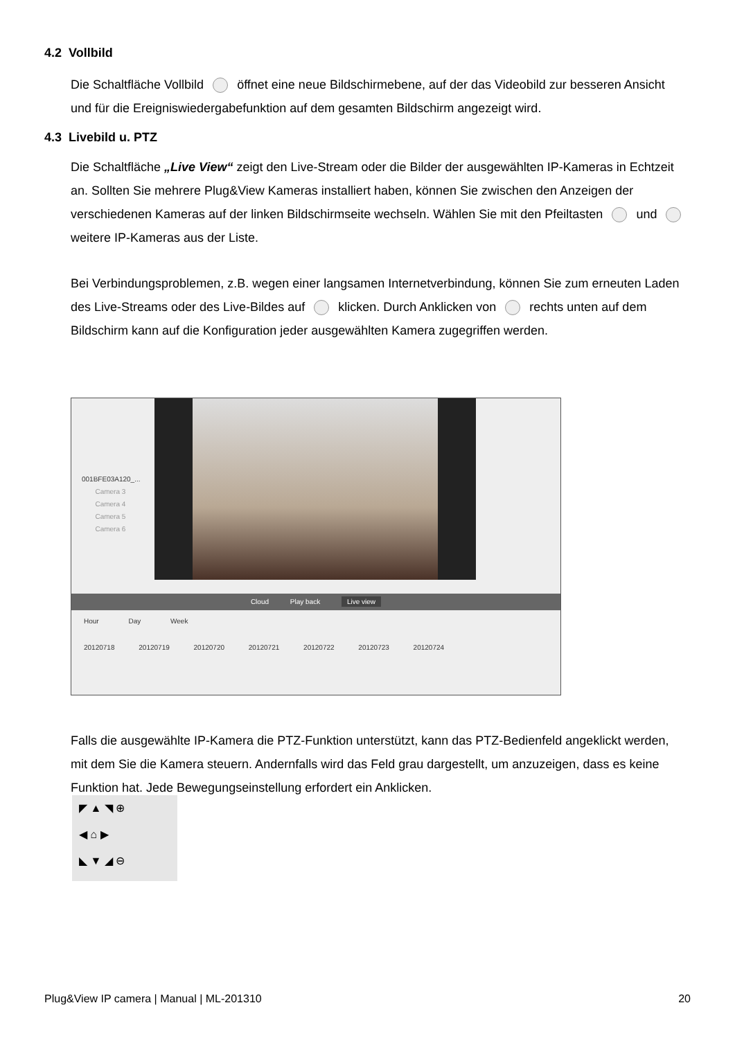4.2 Vollbild
Die Schaltfläche Vollbild öffnet eine neue Bildschirmebene, auf der das Videobild zur besseren Ansicht und für die Ereigniswiedergabefunktion auf dem gesamten Bildschirm angezeigt wird.
4.3 Livebild u. PTZ
Die Schaltfläche „Live View“ zeigt den Live-Stream oder die Bilder der ausgewählten IP-Kameras in Echtzeit an. Sollten Sie mehrere Plug&View Kameras installiert haben, können Sie zwischen den Anzeigen der verschiedenen Kameras auf der linken Bildschirmseite wechseln. Wählen Sie mit den Pfeiltasten und weitere IP-Kameras aus der Liste.
Bei Verbindungsproblemen, z.B. wegen einer langsamen Internetverbindung, können Sie zum erneuten Laden des Live-Streams oder des Live-Bildes auf klicken. Durch Anklicken von rechts unten auf dem Bildschirm kann auf die Konfiguration jeder ausgewählten Kamera zugegriffen werden.
001BFE03A120_...
Camera 3
Camera 4
Camera 5
Camera 6
Cloud Play back Live view
Hour Day Week
20120718 20120719 20120720 20120721 20120722 20120723 20120724
Falls die ausgewählte IP-Kamera die PTZ-Funktion unterstützt, kann das PTZ-Bedienfeld angeklickt werden, mit dem Sie die Kamera steuern. Andernfalls wird das Feld grau dargestellt, um anzuzeigen, dass es keine Funktion hat. Jede Bewegungseinstellung erfordert ein Anklicken.
◤ ▲ ◥ ⊕
◀ ⌂ ▶
◣ ▼ ◢ ⊖
Plug&View IP camera | Manual | ML-201310
20